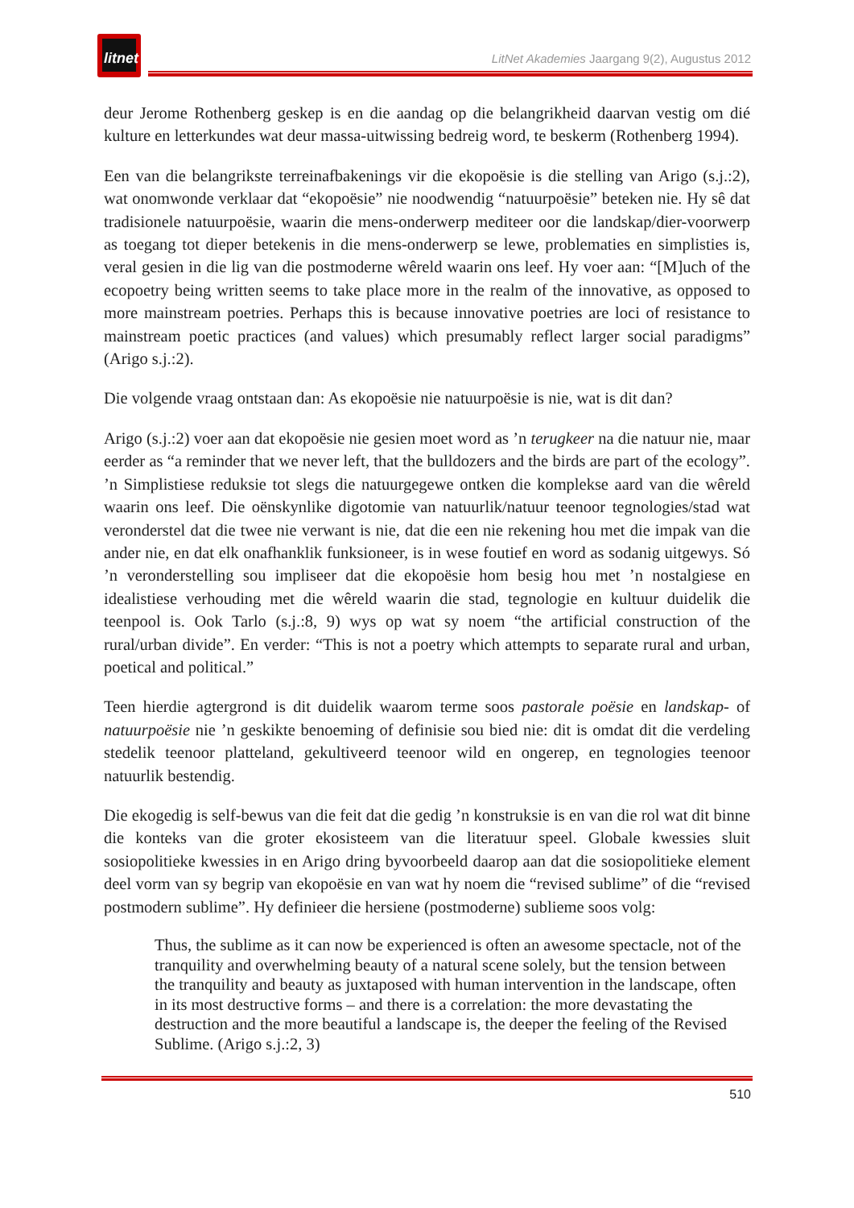litnet
LitNet Akademies Jaargang 9(2), Augustus 2012
deur Jerome Rothenberg geskep is en die aandag op die belangrikheid daarvan vestig om dié kulture en letterkundes wat deur massa-uitwissing bedreig word, te beskerm (Rothenberg 1994).
Een van die belangrikste terreinafbakenings vir die ekopoësie is die stelling van Arigo (s.j.:2), wat onomwonde verklaar dat “ekopoësie” nie noodwendig “natuurpoësie” beteken nie. Hy sê dat tradisionele natuurpoësie, waarin die mens-onderwerp mediteer oor die landskap/dier-voorwerp as toegang tot dieper betekenis in die mens-onderwerp se lewe, problematies en simplisties is, veral gesien in die lig van die postmoderne wêreld waarin ons leef. Hy voer aan: “[M]uch of the ecopoetry being written seems to take place more in the realm of the innovative, as opposed to more mainstream poetries. Perhaps this is because innovative poetries are loci of resistance to mainstream poetic practices (and values) which presumably reflect larger social paradigms” (Arigo s.j.:2).
Die volgende vraag ontstaan dan: As ekopoësie nie natuurpoësie is nie, wat is dit dan?
Arigo (s.j.:2) voer aan dat ekopoësie nie gesien moet word as ’n terugkeer na die natuur nie, maar eerder as “a reminder that we never left, that the bulldozers and the birds are part of the ecology”. ’n Simplistiese reduksie tot slegs die natuurgegewe ontken die komplekse aard van die wêreld waarin ons leef. Die oënskynlike digotomie van natuurlik/natuur teenoor tegnologies/stad wat veronderstel dat die twee nie verwant is nie, dat die een nie rekening hou met die impak van die ander nie, en dat elk onafhanklik funksioneer, is in wese foutief en word as sodanig uitgewys. Só ’n veronderstelling sou impliseer dat die ekopoësie hom besig hou met ’n nostalgiese en idealistiese verhouding met die wêreld waarin die stad, tegnologie en kultuur duidelik die teenpool is. Ook Tarlo (s.j.:8, 9) wys op wat sy noem “the artificial construction of the rural/urban divide”. En verder: “This is not a poetry which attempts to separate rural and urban, poetical and political.”
Teen hierdie agtergrond is dit duidelik waarom terme soos pastorale poësie en landskap- of natuurpoësie nie ’n geskikte benoeming of definisie sou bied nie: dit is omdat dit die verdeling stedelik teenoor platteland, gekultiveerd teenoor wild en ongerep, en tegnologies teenoor natuurlik bestendig.
Die ekogedig is self-bewus van die feit dat die gedig ’n konstruksie is en van die rol wat dit binne die konteks van die groter ekosisteem van die literatuur speel. Globale kwessies sluit sosiopolitieke kwessies in en Arigo dring byvoorbeeld daarop aan dat die sosiopolitieke element deel vorm van sy begrip van ekopoësie en van wat hy noem die “revised sublime” of die “revised postmodern sublime”. Hy definieer die hersiene (postmoderne) sublieme soos volg:
Thus, the sublime as it can now be experienced is often an awesome spectacle, not of the tranquility and overwhelming beauty of a natural scene solely, but the tension between the tranquility and beauty as juxtaposed with human intervention in the landscape, often in its most destructive forms – and there is a correlation: the more devastating the destruction and the more beautiful a landscape is, the deeper the feeling of the Revised Sublime. (Arigo s.j.:2, 3)
510